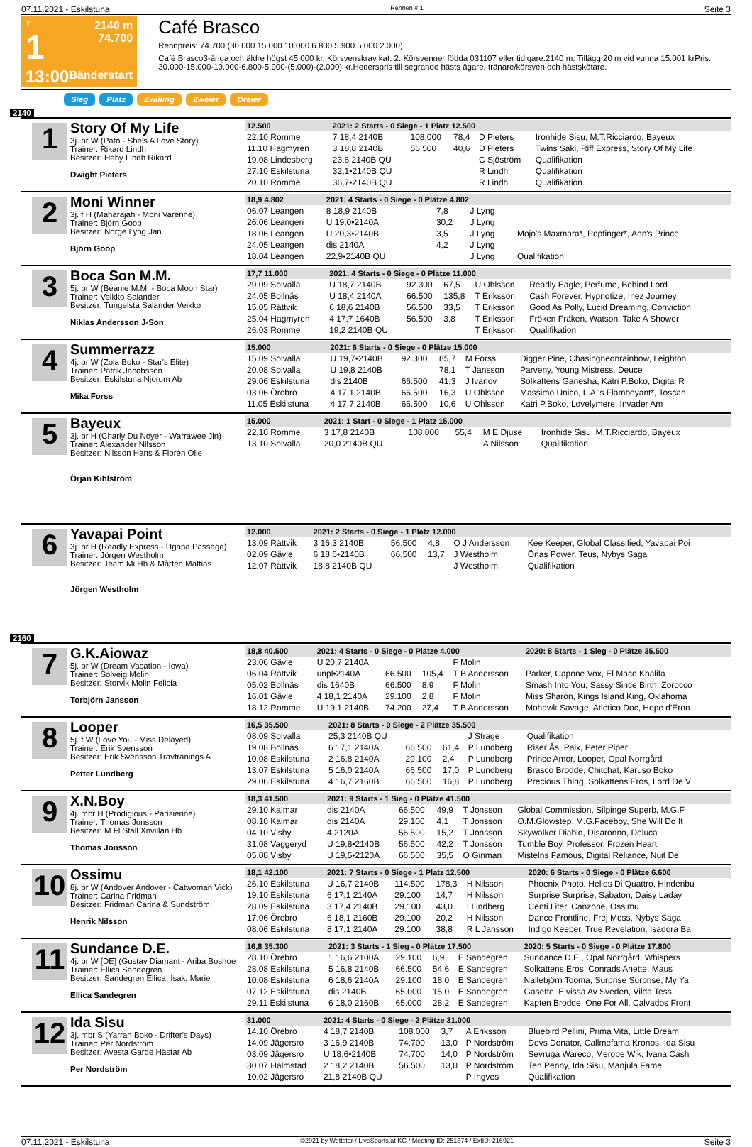07.11.2021 - Eskilstuna Rennen # 1 Seite 3
T
1
13:00
2140 m
74.700
Bänderstart
Café Brasco
Rennpreis: 74.700 (30.000 15.000 10.000 6.800 5.900 5.000 2.000)
Café Brasco3-åriga och äldre högst 45.000 kr. Körsvenskrav kat. 2. Körsvenner födda 031107 eller tidigare.2140 m. Tillägg 20 m vid vunna 15.001 krPris: 30.000-15.000-10.000-6.800-5.900-(5.000)-(2.000) kr.Hederspris till segrande hästs ägare, tränare/körsven och hästskötare.
Sieg Platz Zwilling Zweier Dreier
2140
1
Story Of My Life
3j. br W (Pato - She's A Love Story)
Trainer: Rikard Lindh
Besitzer: Heby Lindh Rikard
Dwight Pieters
| 12.500 | 2021: 2 Starts - 0 Siege - 1 Platz 12.500 | | | | |
| --- | --- | --- | --- | --- | --- |
| 22.10 Romme | 7 18,4 2140B | 108.000 | 78,4 | D Pieters | Ironhide Sisu, M.T.Ricciardo, Bayeux |
| 11.10 Hagmyren | 3 18,8 2140B | 56.500 | 40,6 | D Pieters | Twins Saki, Riff Express, Story Of My Life |
| 19.08 Lindesberg | 23,6 2140B QU | | | C Sjöström | Qualifikation |
| 27.10 Eskilstuna | 32,1•2140B QU | | | R Lindh | Qualifikation |
| 20.10 Romme | 36,7•2140B QU | | | R Lindh | Qualifikation |
2
Moni Winner
3j. f H (Maharajah - Moni Varenne)
Trainer: Björn Goop
Besitzer: Norge Lyng Jan
Björn Goop
| 18,9 4.802 | 2021: 4 Starts - 0 Siege - 0 Plätze 4.802 | | | | |
| --- | --- | --- | --- | --- | --- |
| 06.07 Leangen | 8 18,9 2140B | | 7,8 | J Lyng | |
| 26.06 Leangen | U 19,0•2140A | | 30,2 | J Lyng | |
| 18.06 Leangen | U 20,3•2140B | | 3,5 | J Lyng | Mojo's Maxmara*, Popfinger*, Ann's Prince |
| 24.05 Leangen | dis 2140A | | 4,2 | J Lyng | |
| 18.04 Leangen | 22,9•2140B QU | | | J Lyng | Qualifikation |
3
Boca Son M.M.
5j. br W (Beanie M.M. - Boca Moon Star)
Trainer: Veikko Salander
Besitzer: Tungelsta Salander Veikko
Niklas Andersson J-Son
| 17,7 11.000 | 2021: 4 Starts - 0 Siege - 0 Plätze 11.000 | | | | |
| --- | --- | --- | --- | --- | --- |
| 29.09 Solvalla | U 18,7 2140B | 92.300 | 67,5 | U Ohlsson | Readly Eagle, Perfume, Behind Lord |
| 24.05 Bollnäs | U 18,4 2140A | 66.500 | 135,8 | T Eriksson | Cash Forever, Hypnotize, Inez Journey |
| 15.05 Rättvik | 6 18,6 2140B | 56.500 | 33,5 | T Eriksson | Good As Polly, Lucid Dreaming, Conviction |
| 25.04 Hagmyren | 4 17,7 1640B | 56.500 | 3,8 | T Eriksson | Fröken Fräken, Watson, Take A Shower |
| 26.03 Romme | 19,2 2140B QU | | | T Eriksson | Qualifikation |
4
Summerrazz
4j. br W (Zola Boko - Star's Elite)
Trainer: Patrik Jacobsson
Besitzer: Eskilstuna Njorum Ab
Mika Forss
| 15.000 | 2021: 6 Starts - 0 Siege - 0 Plätze 15.000 | | | | |
| --- | --- | --- | --- | --- | --- |
| 15.09 Solvalla | U 19,7•2140B | 92.300 | 85,7 | M Forss | Digger Pine, Chasingneonrainbow, Leighton |
| 20.08 Solvalla | U 19,8 2140B | | 78,1 | T Jansson | Parveny, Young Mistress, Deuce |
| 29.06 Eskilstuna | dis 2140B | 66.500 | 41,3 | J Ivanov | Solkattens Ganesha, Katri P.Boko, Digital R |
| 03.06 Örebro | 4 17,1 2140B | 66.500 | 16,3 | U Ohlsson | Massimo Unico, L.A.'s Flamboyant*, Toscan |
| 11.05 Eskilstuna | 4 17,7 2140B | 66.500 | 10,6 | U Ohlsson | Katri P.Boko, Lovelymere, Invader Am |
5
Bayeux
3j. br H (Charly Du Noyer - Warrawee Jin)
Trainer: Alexander Nilsson
Besitzer: Nilsson Hans & Florén Olle
Örjan Kihlström
| 15.000 | 2021: 1 Start - 0 Siege - 1 Platz 15.000 | | | | |
| --- | --- | --- | --- | --- | --- |
| 22.10 Romme | 3 17,8 2140B | 108.000 | 55,4 | M E Djuse | Ironhide Sisu, M.T.Ricciardo, Bayeux |
| 13.10 Solvalla | 20,0 2140B QU | | | A Nilsson | Qualifikation |
6
Yavapai Point
3j. br H (Readly Express - Ugana Passage)
Trainer: Jörgen Westholm
Besitzer: Team Mi Hb & Mårten Mattias
Jörgen Westholm
| 12.000 | 2021: 2 Starts - 0 Siege - 1 Platz 12.000 | | | | |
| --- | --- | --- | --- | --- | --- |
| 13.09 Rättvik | 3 16,3 2140B | 56.500 | 4,8 | O J Andersson | Kee Keeper, Global Classified, Yavapai Poi |
| 02.09 Gävle | 6 18,6•2140B | 66.500 | 13,7 | J Westholm | Önas Power, Teus, Nybys Saga |
| 12.07 Rättvik | 18,8 2140B QU | | | J Westholm | Qualifikation |
2160
7
G.K.Aiowaz
5j. br W (Dream Vacation - Iowa)
Trainer: Solveig Molin
Besitzer: Storvik Molin Felicia
Torbjörn Jansson
| 18,8 40.500 | 2021: 4 Starts - 0 Siege - 0 Plätze 4.000 | | | | 2020: 8 Starts - 1 Sieg - 0 Plätze 35.500 |
| --- | --- | --- | --- | --- | --- |
| 23.06 Gävle | U 20,7 2140A | | | F Molin | |
| 06.04 Rättvik | unpl•2140A | 66.500 | 105,4 | T B Andersson | Parker, Capone Vox, El Maco Khalifa |
| 05.02 Bollnäs | dis 1640B | 66.500 | 8,9 | F Molin | Smash Into You, Sassy Since Birth, Zorocco |
| 16.01 Gävle | 4 18,1 2140A | 29.100 | 2,8 | F Molin | Miss Sharon, Kings Island King, Oklahoma |
| 18.12 Romme | U 19,1 2140B | 74.200 | 27,4 | T B Andersson | Mohawk Savage, Atletico Doc, Hope d'Eron |
8
Looper
5j. f W (Love You - Miss Delayed)
Trainer: Erik Svensson
Besitzer: Erik Svensson Travtränings A
Petter Lundberg
| 16,5 35.500 | 2021: 8 Starts - 0 Siege - 2 Plätze 35.500 | | | | |
| --- | --- | --- | --- | --- | --- |
| 08.09 Solvalla | 25,3 2140B QU | | | J Strage | Qualifikation |
| 19.08 Bollnäs | 6 17,1 2140A | 66.500 | 61,4 | P Lundberg | Riser Ås, Paix, Peter Piper |
| 10.08 Eskilstuna | 2 16,8 2140A | 29.100 | 2,4 | P Lundberg | Prince Amor, Looper, Opal Norrgård |
| 13.07 Eskilstuna | 5 16,0 2140A | 66.500 | 17,0 | P Lundberg | Brasco Brodde, Chitchat, Karuso Boko |
| 29.06 Eskilstuna | 4 16,7 2160B | 66.500 | 16,8 | P Lundberg | Precious Thing, Solkattens Eros, Lord De V |
9
X.N.Boy
4j. mbr H (Prodigious - Parisienne)
Trainer: Thomas Jonsson
Besitzer: M Fl Stall Xnvillan Hb
Thomas Jonsson
| 18,3 41.500 | 2021: 9 Starts - 1 Sieg - 0 Plätze 41.500 | | | | |
| --- | --- | --- | --- | --- | --- |
| 29.10 Kalmar | dis 2140A | 66.500 | 49,9 | T Jonsson | Global Commission, Silpinge Superb, M.G.F |
| 08.10 Kalmar | dis 2140A | 29.100 | 4,1 | T Jonsson | O.M.Glowstep, M.G.Faceboy, She Will Do It |
| 04.10 Visby | 4 2120A | 56.500 | 15,2 | T Jonsson | Skywalker Diablo, Disaronno, Deluca |
| 31.08 Vaggeryd | U 19,8•2140B | 56.500 | 42,2 | T Jonsson | Tumble Boy, Professor, Frozen Heart |
| 05.08 Visby | U 19,5•2120A | 66.500 | 35,5 | O Ginman | Mistelns Famous, Digital Reliance, Nuit De |
10
Ossimu
8j. br W (Andover Andover - Catwoman Vick)
Trainer: Carina Fridman
Besitzer: Fridman Carina & Sundström
Henrik Nilsson
| 18,1 42.100 | 2021: 7 Starts - 0 Siege - 1 Platz 12.500 | | | | 2020: 6 Starts - 0 Siege - 0 Plätze 6.600 |
| --- | --- | --- | --- | --- | --- |
| 26.10 Eskilstuna | U 16,7 2140B | 114.500 | 178,3 | H Nilsson | Phoenix Photo, Helios Di Quattro, Hindenbu |
| 19.10 Eskilstuna | 6 17,1 2140A | 29.100 | 14,7 | H Nilsson | Surprise Surprise, Sabaton, Daisy Laday |
| 28.09 Eskilstuna | 3 17,4 2140B | 29.100 | 43,0 | I Lindberg | Centi Liter, Canzone, Ossimu |
| 17.06 Örebro | 6 18,1 2160B | 29.100 | 20,2 | H Nilsson | Dance Frontline, Frej Moss, Nybys Saga |
| 08.06 Eskilstuna | 8 17,1 2140A | 29.100 | 38,8 | R L Jansson | Indigo Keeper, True Revelation, Isadora Ba |
11
Sundance D.E.
4j. br W [DE] (Gustav Diamant - Ariba Boshoe
Trainer: Ellica Sandegren
Besitzer: Sandegren Ellica, Isak, Marie
Ellica Sandegren
| 16,8 35.300 | 2021: 3 Starts - 1 Sieg - 0 Plätze 17.500 | | | | 2020: 5 Starts - 0 Siege - 0 Plätze 17.800 |
| --- | --- | --- | --- | --- | --- |
| 28.10 Örebro | 1 16,6 2100A | 29.100 | 6,9 | E Sandegren | Sundance D.E., Opal Norrgård, Whispers |
| 28.08 Eskilstuna | 5 16,8 2140B | 66.500 | 54,6 | E Sandegren | Solkattens Eros, Conrads Anette, Maus |
| 10.08 Eskilstuna | 6 18,6 2140A | 29.100 | 18,0 | E Sandegren | Nallebjörn Tooma, Surprise Surprise, My Ya |
| 07.12 Eskilstuna | dis 2140B | 65.000 | 15,0 | E Sandegren | Gasette, Eivissa Av Sveden, Vilda Tess |
| 29.11 Eskilstuna | 6 18,0 2160B | 65.000 | 28,2 | E Sandegren | Kapten Brodde, One For All, Calvados Front |
12
Ida Sisu
3j. mbr S (Yarrah Boko - Drifter's Days)
Trainer: Per Nordström
Besitzer: Avesta Garde Hästar Ab
Per Nordström
| 31.000 | 2021: 4 Starts - 0 Siege - 2 Plätze 31.000 | | | | |
| --- | --- | --- | --- | --- | --- |
| 14.10 Örebro | 4 18,7 2140B | 108.000 | 3,7 | A Eriksson | Bluebird Pellini, Prima Vita, Little Dream |
| 14.09 Jägersro | 3 16,9 2140B | 74.700 | 13,0 | P Nordström | Devs Donator, Callmefama Kronos, Ida Sisu |
| 03.09 Jägersro | U 18,6•2140B | 74.700 | 14,0 | P Nordström | Sevruga Wareco, Merope Wik, Ivana Cash |
| 30.07 Halmstad | 2 18,2 2140B | 56.500 | 13,0 | P Nordström | Ten Penny, Ida Sisu, Manjula Fame |
| 10.02 Jägersro | 21,8 2140B QU | | | P Ingves | Qualifikation |
07.11.2021 - Eskilstuna ©2021 by Wettstar / LiveSports.at KG / Meeting ID: 251374 / ExtID: 216921 Seite 3